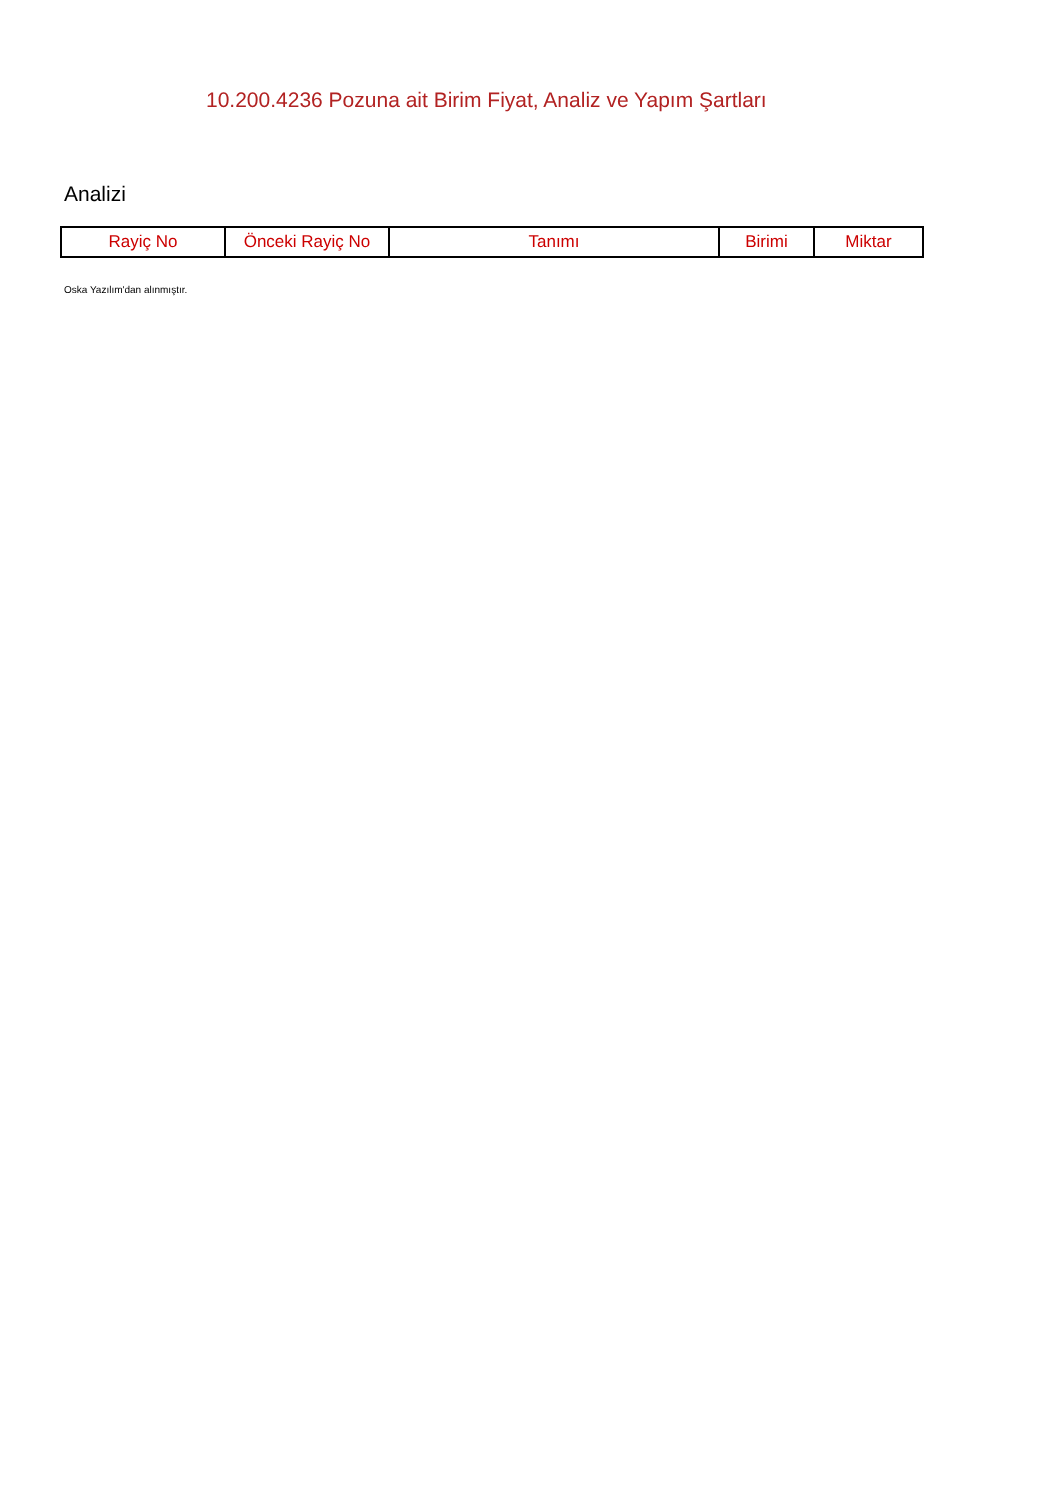10.200.4236 Pozuna ait Birim Fiyat, Analiz ve Yapım Şartları
Analizi
| Rayiç No | Önceki Rayiç No | Tanımı | Birimi | Miktar |
| --- | --- | --- | --- | --- |
Oska Yazılım'dan alınmıştır.